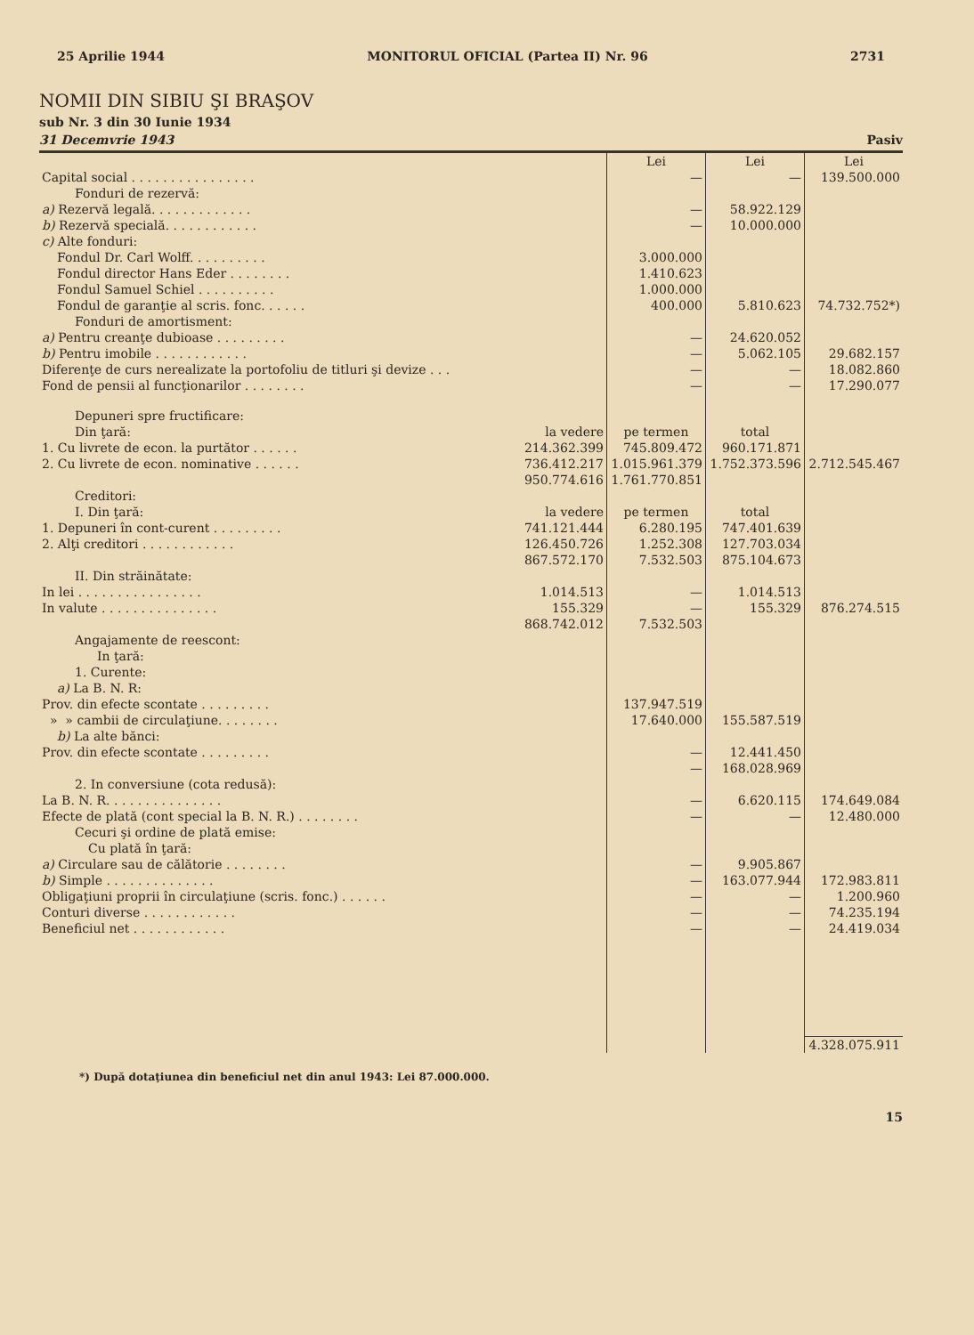25 Aprilie 1944 MONITORUL OFICIAL (Partea II) Nr. 96 2731
NOMII DIN SIBIU ŞI BRAŞOV
sub Nr. 3 din 30 Iunie 1934
31 Decemvrie 1943 Pasiv
| | | Lei | Lei | Lei |
| --- | --- | --- | --- | --- |
| Capital social . . . . . . . . . . . . . . . . | | — | — | 139.500.000 |
| Fonduri de rezervă: | | | | |
| a) Rezervă legală. . . . . . . . . . . . . | | — | 58.922.129 | |
| b) Rezervă specială. . . . . . . . . . . . | | — | 10.000.000 | |
| c) Alte fonduri: | | | | |
| Fondul Dr. Carl Wolff. . . . . . . . . . | | 3.000.000 | | |
| Fondul director Hans Eder . . . . . . . . | | 1.410.623 | | |
| Fondul Samuel Schiel . . . . . . . . . . | | 1.000.000 | | |
| Fondul de garanţie al scris. fonc. . . . . . | | 400.000 | 5.810.623 | 74.732.752*) |
| Fonduri de amortisment: | | | | |
| a) Pentru creanţe dubioase . . . . . . . . . | | — | 24.620.052 | |
| b) Pentru imobile . . . . . . . . . . . . | | — | 5.062.105 | 29.682.157 |
| Diferenţe de curs nerealizate la portofoliu de titluri şi devize . . . | | — | — | 18.082.860 |
| Fond de pensii al funcţionarilor . . . . . . . . | | — | — | 17.290.077 |
| Depuneri spre fructificare: | | | | |
| Din ţară: | la vedere | pe termen | total | |
| 1. Cu livrete de econ. la purtător . . . . . . | 214.362.399 | 745.809.472 | 960.171.871 | |
| 2. Cu livrete de econ. nominative . . . . . . | 736.412.217 | 1.015.961.379 | 1.752.373.596 | 2.712.545.467 |
| | 950.774.616 | 1.761.770.851 | | |
| Creditori: | | | | |
| I. Din ţară: | la vedere | pe termen | total | |
| 1. Depuneri în cont-curent . . . . . . . . . | 741.121.444 | 6.280.195 | 747.401.639 | |
| 2. Alţi creditori . . . . . . . . . . . . | 126.450.726 | 1.252.308 | 127.703.034 | |
| | 867.572.170 | 7.532.503 | 875.104.673 | |
| II. Din străinătate: | | | | |
| In lei . . . . . . . . . . . . . . . . | 1.014.513 | — | 1.014.513 | |
| In valute . . . . . . . . . . . . . . . | 155.329 | — | 155.329 | 876.274.515 |
| | 868.742.012 | 7.532.503 | | |
| Angajamente de reescont: | | | | |
| In ţară: | | | | |
| 1. Curente: | | | | |
| a) La B. N. R: | | | | |
| Prov. din efecte scontate . . . . . . . . . | | 137.947.519 | | |
| » » cambii de circulaţiune. . . . . . . . | | 17.640.000 | 155.587.519 | |
| b) La alte bănci: | | | | |
| Prov. din efecte scontate . . . . . . . . . | | — | 12.441.450 | |
| | | — | 168.028.969 | |
| 2. In conversiune (cota redusă): | | | | |
| La B. N. R. . . . . . . . . . . . . . . | | — | 6.620.115 | 174.649.084 |
| Efecte de plată (cont special la B. N. R.) . . . . . . . . | | — | — | 12.480.000 |
| Cecuri şi ordine de plată emise: | | | | |
| Cu plată în ţară: | | | | |
| a) Circulare sau de călătorie . . . . . . . . | | — | 9.905.867 | |
| b) Simple . . . . . . . . . . . . . . | | — | 163.077.944 | 172.983.811 |
| Obligaţiuni proprii în circulaţiune (scris. fonc.) . . . . . . | | — | — | 1.200.960 |
| Conturi diverse . . . . . . . . . . . . | | — | — | 74.235.194 |
| Beneficiul net . . . . . . . . . . . . | | — | — | 24.419.034 |
| | | | | 4.328.075.911 |
*) După dotaţiunea din beneficiul net din anul 1943: Lei 87.000.000.
15